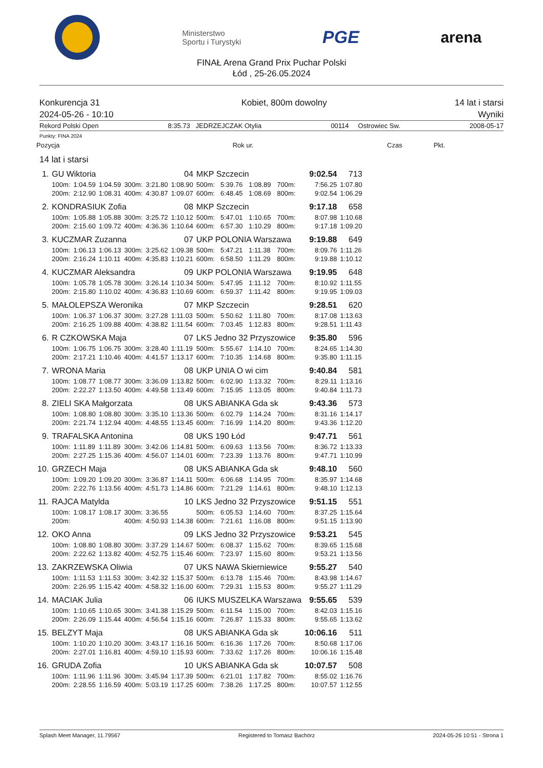Ministerstwo
Sportu i Turystyki
PGE arena
FINAŁ Arena Grand Prix Puchar Polski
Łód , 25-26.05.2024
Konkurencja 31
2024-05-26 - 10:10
Kobiet, 800m dowolny 14 lat i starsi
Wyniki
Rekord Polski Open 8:35.73 JEDRZEJCZAK Otylia 00114 Ostrowiec Sw. 2008-05-17
Punkty: FINA 2024
| Pozycja | Rok ur. | Czas | Pkt. |
| --- | --- | --- | --- |
14 lat i starsi
| 1. | GU Wiktoria | | | | 04 | | MKP Szczecin | | | | | 9:02.54 | 713 |
| | 100m: | 1:04.59 | 1:04.59 | 300m: | 3:21.80 | 1:08.90 | 500m: | 5:39.76 | 1:08.89 | 700m: | | 7:56.25 | 1:07.80 |
| | 200m: | 2:12.90 | 1:08.31 | 400m: | 4:30.87 | 1:09.07 | 600m: | 6:48.45 | 1:08.69 | 800m: | | 9:02.54 | 1:06.29 |
| 2. | KONDRASIUK Zofia | | | | 08 | | MKP Szczecin | | | | | 9:17.18 | 658 |
| | 100m: | 1:05.88 | 1:05.88 | 300m: | 3:25.72 | 1:10.12 | 500m: | 5:47.01 | 1:10.65 | 700m: | | 8:07.98 | 1:10.68 |
| | 200m: | 2:15.60 | 1:09.72 | 400m: | 4:36.36 | 1:10.64 | 600m: | 6:57.30 | 1:10.29 | 800m: | | 9:17.18 | 1:09.20 |
| 3. | KUCZMAR Zuzanna | | | | 07 | | UKP POLONIA Warszawa | | | | | 9:19.88 | 649 |
| | 100m: | 1:06.13 | 1:06.13 | 300m: | 3:25.62 | 1:09.38 | 500m: | 5:47.21 | 1:11.38 | 700m: | | 8:09.76 | 1:11.26 |
| | 200m: | 2:16.24 | 1:10.11 | 400m: | 4:35.83 | 1:10.21 | 600m: | 6:58.50 | 1:11.29 | 800m: | | 9:19.88 | 1:10.12 |
| 4. | KUCZMAR Aleksandra | | | | 09 | | UKP POLONIA Warszawa | | | | | 9:19.95 | 648 |
| | 100m: | 1:05.78 | 1:05.78 | 300m: | 3:26.14 | 1:10.34 | 500m: | 5:47.95 | 1:11.12 | 700m: | | 8:10.92 | 1:11.55 |
| | 200m: | 2:15.80 | 1:10.02 | 400m: | 4:36.83 | 1:10.69 | 600m: | 6:59.37 | 1:11.42 | 800m: | | 9:19.95 | 1:09.03 |
| 5. | MAŁOLEPSZA Weronika | | | | 07 | | MKP Szczecin | | | | | 9:28.51 | 620 |
| | 100m: | 1:06.37 | 1:06.37 | 300m: | 3:27.28 | 1:11.03 | 500m: | 5:50.62 | 1:11.80 | 700m: | | 8:17.08 | 1:13.63 |
| | 200m: | 2:16.25 | 1:09.88 | 400m: | 4:38.82 | 1:11.54 | 600m: | 7:03.45 | 1:12.83 | 800m: | | 9:28.51 | 1:11.43 |
| 6. | R CZKOWSKA Maja | | | | 07 | | LKS Jedno 32 Przyszowice | | | | | 9:35.80 | 596 |
| | 100m: | 1:06.75 | 1:06.75 | 300m: | 3:28.40 | 1:11.19 | 500m: | 5:55.67 | 1:14.10 | 700m: | | 8:24.65 | 1:14.30 |
| | 200m: | 2:17.21 | 1:10.46 | 400m: | 4:41.57 | 1:13.17 | 600m: | 7:10.35 | 1:14.68 | 800m: | | 9:35.80 | 1:11.15 |
| 7. | WRONA Maria | | | | 08 | | UKP UNIA O wi cim | | | | | 9:40.84 | 581 |
| | 100m: | 1:08.77 | 1:08.77 | 300m: | 3:36.09 | 1:13.82 | 500m: | 6:02.90 | 1:13.32 | 700m: | | 8:29.11 | 1:13.16 |
| | 200m: | 2:22.27 | 1:13.50 | 400m: | 4:49.58 | 1:13.49 | 600m: | 7:15.95 | 1:13.05 | 800m: | | 9:40.84 | 1:11.73 |
| 8. | ZIELI SKA Małgorzata | | | | 08 | | UKS ABIANKA Gda sk | | | | | 9:43.36 | 573 |
| | 100m: | 1:08.80 | 1:08.80 | 300m: | 3:35.10 | 1:13.36 | 500m: | 6:02.79 | 1:14.24 | 700m: | | 8:31.16 | 1:14.17 |
| | 200m: | 2:21.74 | 1:12.94 | 400m: | 4:48.55 | 1:13.45 | 600m: | 7:16.99 | 1:14.20 | 800m: | | 9:43.36 | 1:12.20 |
| 9. | TRAFALSKA Antonina | | | | 08 | | UKS 190 Łód | | | | | 9:47.71 | 561 |
| | 100m: | 1:11.89 | 1:11.89 | 300m: | 3:42.06 | 1:14.81 | 500m: | 6:09.63 | 1:13.56 | 700m: | | 8:36.72 | 1:13.33 |
| | 200m: | 2:27.25 | 1:15.36 | 400m: | 4:56.07 | 1:14.01 | 600m: | 7:23.39 | 1:13.76 | 800m: | | 9:47.71 | 1:10.99 |
| 10. | GRZECH Maja | | | | 08 | | UKS ABIANKA Gda sk | | | | | 9:48.10 | 560 |
| | 100m: | 1:09.20 | 1:09.20 | 300m: | 3:36.87 | 1:14.11 | 500m: | 6:06.68 | 1:14.95 | 700m: | | 8:35.97 | 1:14.68 |
| | 200m: | 2:22.76 | 1:13.56 | 400m: | 4:51.73 | 1:14.86 | 600m: | 7:21.29 | 1:14.61 | 800m: | | 9:48.10 | 1:12.13 |
| 11. | RAJCA Matylda | | | | 10 | | LKS Jedno 32 Przyszowice | | | | | 9:51.15 | 551 |
| | 100m: | 1:08.17 | 1:08.17 | 300m: | 3:36.55 | | 500m: | 6:05.53 | 1:14.60 | 700m: | | 8:37.25 | 1:15.64 |
| | 200m: | | | 400m: | 4:50.93 | 1:14.38 | 600m: | 7:21.61 | 1:16.08 | 800m: | | 9:51.15 | 1:13.90 |
| 12. | OKO Anna | | | | 09 | | LKS Jedno 32 Przyszowice | | | | | 9:53.21 | 545 |
| | 100m: | 1:08.80 | 1:08.80 | 300m: | 3:37.29 | 1:14.67 | 500m: | 6:08.37 | 1:15.62 | 700m: | | 8:39.65 | 1:15.68 |
| | 200m: | 2:22.62 | 1:13.82 | 400m: | 4:52.75 | 1:15.46 | 600m: | 7:23.97 | 1:15.60 | 800m: | | 9:53.21 | 1:13.56 |
| 13. | ZAKRZEWSKA Oliwia | | | | 07 | | UKS NAWA Skierniewice | | | | | 9:55.27 | 540 |
| | 100m: | 1:11.53 | 1:11.53 | 300m: | 3:42.32 | 1:15.37 | 500m: | 6:13.78 | 1:15.46 | 700m: | | 8:43.98 | 1:14.67 |
| | 200m: | 2:26.95 | 1:15.42 | 400m: | 4:58.32 | 1:16.00 | 600m: | 7:29.31 | 1:15.53 | 800m: | | 9:55.27 | 1:11.29 |
| 14. | MACIAK Julia | | | | 06 | | IUKS MUSZELKA Warszawa | | | | | 9:55.65 | 539 |
| | 100m: | 1:10.65 | 1:10.65 | 300m: | 3:41.38 | 1:15.29 | 500m: | 6:11.54 | 1:15.00 | 700m: | | 8:42.03 | 1:15.16 |
| | 200m: | 2:26.09 | 1:15.44 | 400m: | 4:56.54 | 1:15.16 | 600m: | 7:26.87 | 1:15.33 | 800m: | | 9:55.65 | 1:13.62 |
| 15. | BELZYT Maja | | | | 08 | | UKS ABIANKA Gda sk | | | | | 10:06.16 | 511 |
| | 100m: | 1:10.20 | 1:10.20 | 300m: | 3:43.17 | 1:16.16 | 500m: | 6:16.36 | 1:17.26 | 700m: | | 8:50.68 | 1:17.06 |
| | 200m: | 2:27.01 | 1:16.81 | 400m: | 4:59.10 | 1:15.93 | 600m: | 7:33.62 | 1:17.26 | 800m: | | 10:06.16 | 1:15.48 |
| 16. | GRUDA Zofia | | | | 10 | | UKS ABIANKA Gda sk | | | | | 10:07.57 | 508 |
| | 100m: | 1:11.96 | 1:11.96 | 300m: | 3:45.94 | 1:17.39 | 500m: | 6:21.01 | 1:17.82 | 700m: | | 8:55.02 | 1:16.76 |
| | 200m: | 2:28.55 | 1:16.59 | 400m: | 5:03.19 | 1:17.25 | 600m: | 7:38.26 | 1:17.25 | 800m: | | 10:07.57 | 1:12.55 |
Splash Meet Manager, 11.79567 Registered to Tomasz Bachórz 2024-05-26 10:51 - Strona 1